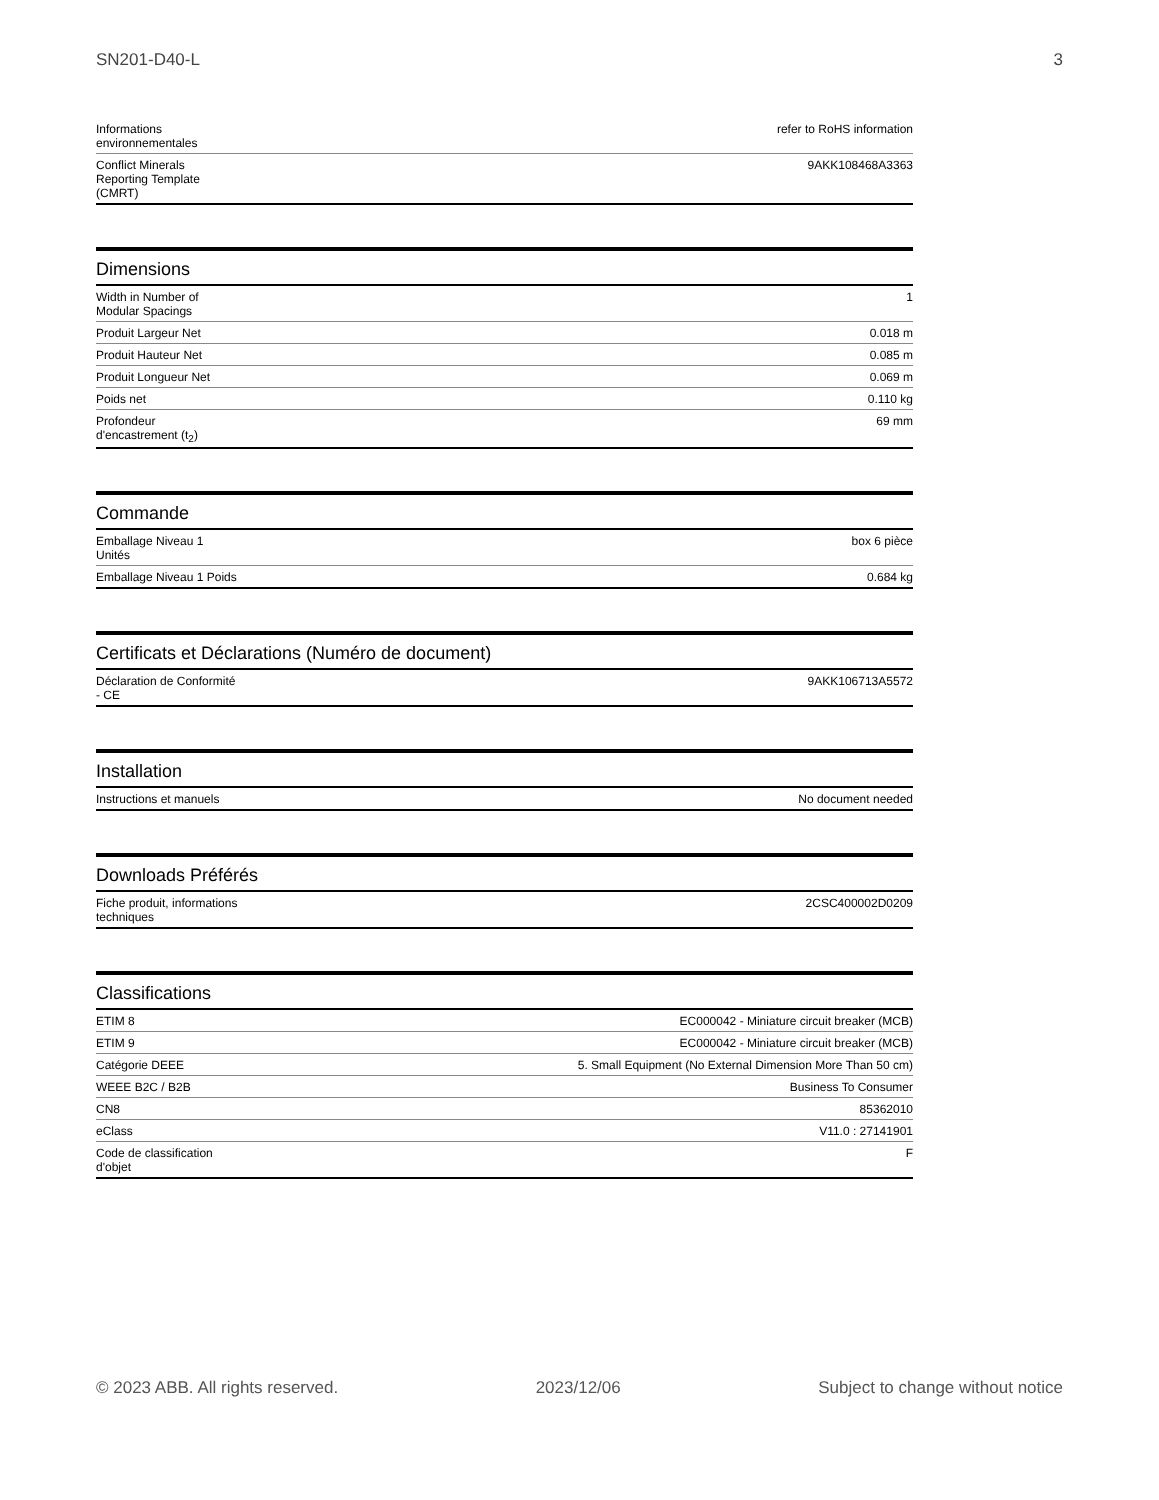SN201-D40-L 3
| Informations environnementales | refer to RoHS information |
| Conflict Minerals Reporting Template (CMRT) | 9AKK108468A3363 |
Dimensions
| Width in Number of Modular Spacings | 1 |
| Produit Largeur Net | 0.018 m |
| Produit Hauteur Net | 0.085 m |
| Produit Longueur Net | 0.069 m |
| Poids net | 0.110 kg |
| Profondeur d'encastrement (t<sub>2</sub>) | 69 mm |
Commande
| Emballage Niveau 1 Unités | box 6 pièce |
| Emballage Niveau 1 Poids | 0.684 kg |
Certificats et Déclarations (Numéro de document)
| Déclaration de Conformité - CE | 9AKK106713A5572 |
Installation
| Instructions et manuels | No document needed |
Downloads Préférés
| Fiche produit, informations techniques | 2CSC400002D0209 |
Classifications
| ETIM 8 | EC000042 - Miniature circuit breaker (MCB) |
| ETIM 9 | EC000042 - Miniature circuit breaker (MCB) |
| Catégorie DEEE | 5. Small Equipment (No External Dimension More Than 50 cm) |
| WEEE B2C / B2B | Business To Consumer |
| CN8 | 85362010 |
| eClass | V11.0 : 27141901 |
| Code de classification d'objet | F |
© 2023 ABB. All rights reserved. 2023/12/06 Subject to change without notice